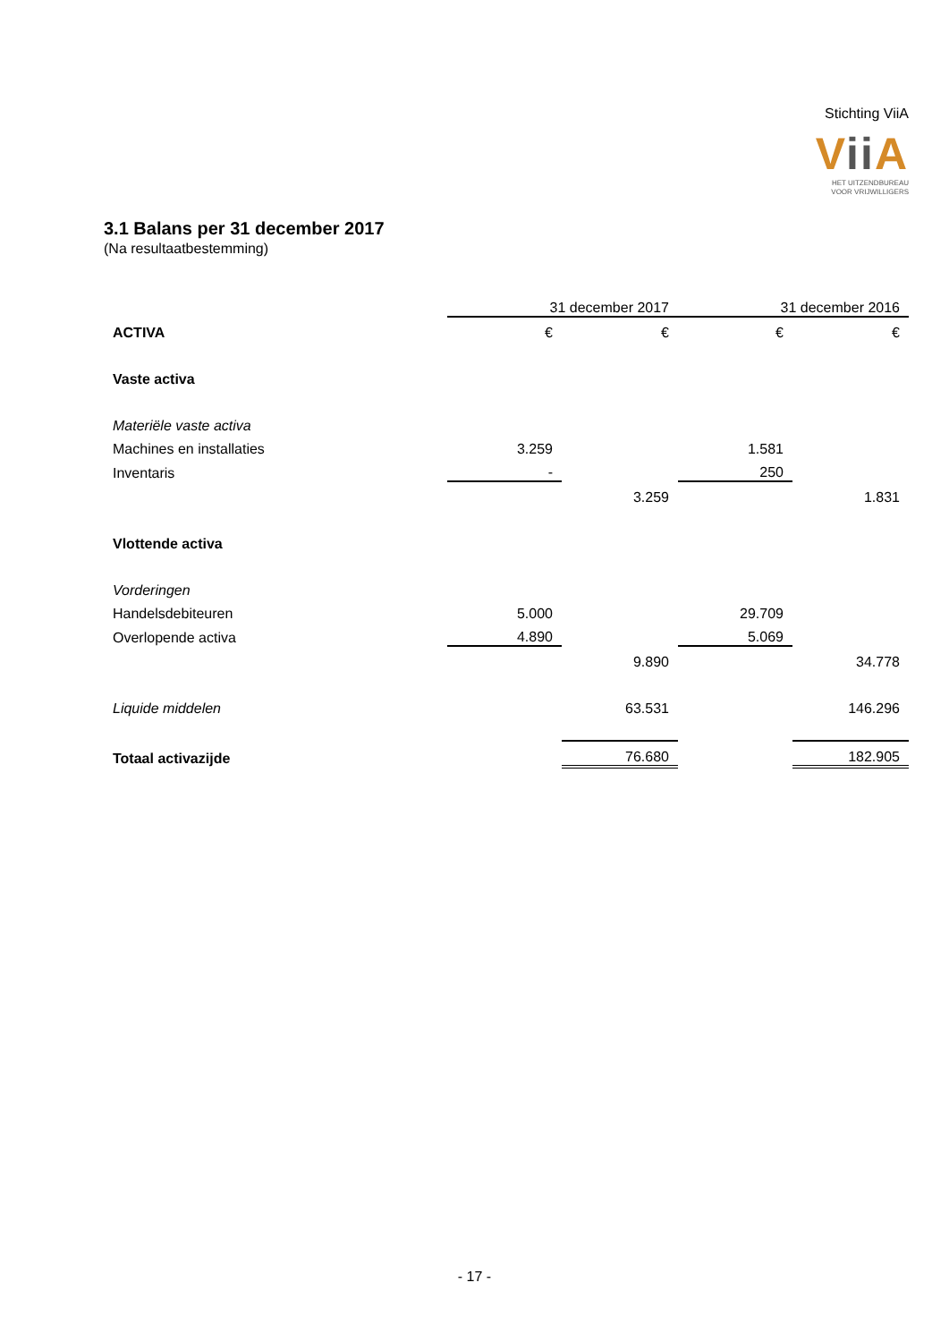Stichting ViiA
Vii A
HET UITZENDBUREAU
VOOR VRIJWILLIGERS
3.1 Balans per 31 december 2017
(Na resultaatbestemming)
| | 31 december 2017 | | 31 december 2016 | |
| ACTIVA | € | € | € | € |
| Vaste activa | | | | |
| Materiële vaste activa | | | | |
| Machines en installaties | 3.259 | | 1.581 | |
| Inventaris | - | | 250 | |
| | | 3.259 | | 1.831 |
| Vlottende activa | | | | |
| Vorderingen | | | | |
| Handelsdebiteuren | 5.000 | | 29.709 | |
| Overlopende activa | 4.890 | | 5.069 | |
| | | 9.890 | | 34.778 |
| Liquide middelen | | 63.531 | | 146.296 |
| Totaal activazijde | | 76.680 | | 182.905 |
- 17 -